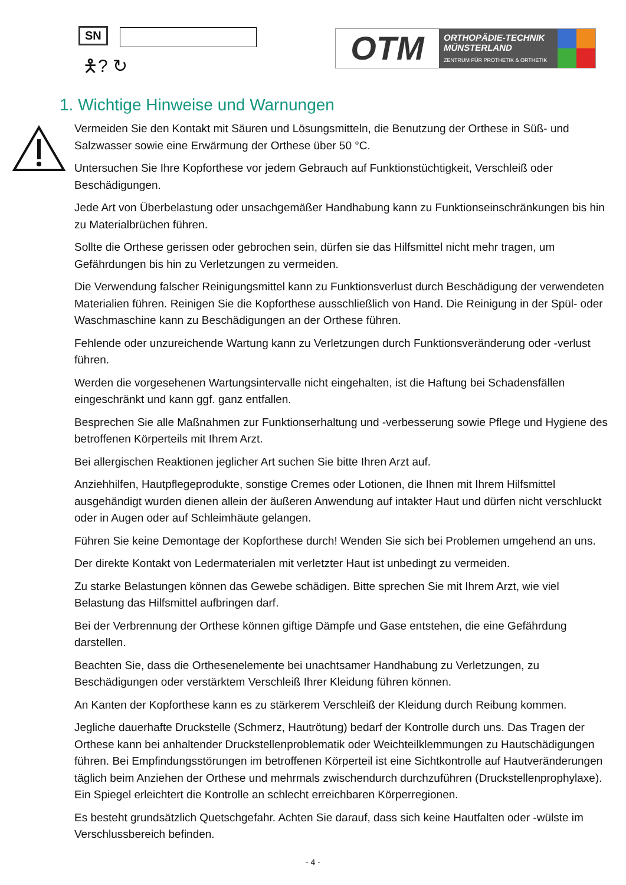SN
🯅? ↻
OTM
ORTHOPÄDIE-TECHNIK
MÜNSTERLAND
ZENTRUM FÜR PROTHETIK & ORTHETIK
1. Wichtige Hinweise und Warnungen
Vermeiden Sie den Kontakt mit Säuren und Lösungsmitteln, die Benutzung der Orthese in Süß- und Salzwasser sowie eine Erwärmung der Orthese über 50 °C.
Untersuchen Sie Ihre Kopforthese vor jedem Gebrauch auf Funktionstüchtigkeit, Verschleiß oder Beschädigungen.
Jede Art von Überbelastung oder unsachgemäßer Handhabung kann zu Funktionseinschränkungen bis hin zu Materialbrüchen führen.
Sollte die Orthese gerissen oder gebrochen sein, dürfen sie das Hilfsmittel nicht mehr tragen, um Gefährdungen bis hin zu Verletzungen zu vermeiden.
Die Verwendung falscher Reinigungsmittel kann zu Funktionsverlust durch Beschädigung der verwendeten Materialien führen. Reinigen Sie die Kopforthese ausschließlich von Hand. Die Reinigung in der Spül- oder Waschmaschine kann zu Beschädigungen an der Orthese führen.
Fehlende oder unzureichende Wartung kann zu Verletzungen durch Funktionsveränderung oder -verlust führen.
Werden die vorgesehenen Wartungsintervalle nicht eingehalten, ist die Haftung bei Schadensfällen eingeschränkt und kann ggf. ganz entfallen.
Besprechen Sie alle Maßnahmen zur Funktionserhaltung und -verbesserung sowie Pflege und Hygiene des betroffenen Körperteils mit Ihrem Arzt.
Bei allergischen Reaktionen jeglicher Art suchen Sie bitte Ihren Arzt auf.
Anziehhilfen, Hautpflegeprodukte, sonstige Cremes oder Lotionen, die Ihnen mit Ihrem Hilfsmittel ausgehändigt wurden dienen allein der äußeren Anwendung auf intakter Haut und dürfen nicht verschluckt oder in Augen oder auf Schleimhäute gelangen.
Führen Sie keine Demontage der Kopforthese durch! Wenden Sie sich bei Problemen umgehend an uns.
Der direkte Kontakt von Ledermaterialen mit verletzter Haut ist unbedingt zu vermeiden.
Zu starke Belastungen können das Gewebe schädigen. Bitte sprechen Sie mit Ihrem Arzt, wie viel Belastung das Hilfsmittel aufbringen darf.
Bei der Verbrennung der Orthese können giftige Dämpfe und Gase entstehen, die eine Gefährdung darstellen.
Beachten Sie, dass die Orthesenelemente bei unachtsamer Handhabung zu Verletzungen, zu Beschädigungen oder verstärktem Verschleiß Ihrer Kleidung führen können.
An Kanten der Kopforthese kann es zu stärkerem Verschleiß der Kleidung durch Reibung kommen.
Jegliche dauerhafte Druckstelle (Schmerz, Hautrötung) bedarf der Kontrolle durch uns. Das Tragen der Orthese kann bei anhaltender Druckstellenproblematik oder Weichteilklemmungen zu Hautschädigungen führen. Bei Empfindungsstörungen im betroffenen Körperteil ist eine Sichtkontrolle auf Hautveränderungen täglich beim Anziehen der Orthese und mehrmals zwischendurch durchzuführen (Druckstellenprophylaxe). Ein Spiegel erleichtert die Kontrolle an schlecht erreichbaren Körperregionen.
Es besteht grundsätzlich Quetschgefahr. Achten Sie darauf, dass sich keine Hautfalten oder -wülste im Verschlussbereich befinden.
- 4 -